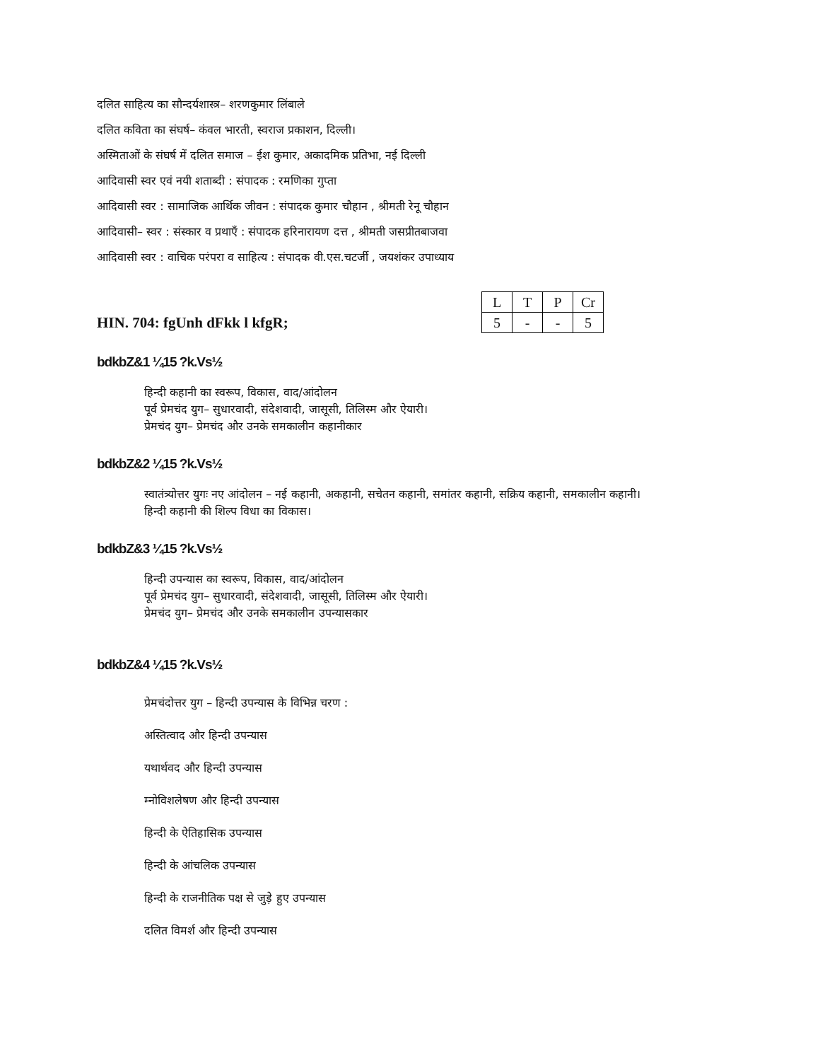दलित साहित्य का सौन्दर्यशास्त्र– शरणकुमार लिंबाले
दलित कविता का संघर्ष– कंवल भारती, स्वराज प्रकाशन, दिल्ली।
अस्मिताओं के संघर्ष में दलित समाज – ईश कुमार, अकादमिक प्रतिभा, नई दिल्ली
आदिवासी स्वर एवं नयी शताब्दी : संपादक : रमणिका गुप्ता
आदिवासी स्वर : सामाजिक आर्थिक जीवन : संपादक कुमार चौहान , श्रीमती रेनू चौहान
आदिवासी– स्वर : संस्कार व प्रथाएँ : संपादक हरिनारायण दत्त , श्रीमती जसप्रीतबाजवा
आदिवासी स्वर : वाचिक परंपरा व साहित्य : संपादक वी.एस.चटर्जी , जयशंकर उपाध्याय
HIN. 704: fgUnh dFkk l kfgR;
| L | T | P | Cr |
| 5 | - | - | 5 |
bdkbZ&1 ¼15 ?k.Vs½
हिन्दी कहानी का स्वरूप, विकास, वाद/आंदोलन
पूर्व प्रेमचंद युग– सुधारवादी, संदेशवादी, जासूसी, तिलिस्म और ऐयारी।
प्रेमचंद युग– प्रेमचंद और उनके समकालीन कहानीकार
bdkbZ&2 ¼15 ?k.Vs½
स्वातंत्र्योत्तर युगः नए आंदोलन – नई कहानी, अकहानी, सचेतन कहानी, समांतर कहानी, सक्रिय कहानी, समकालीन कहानी।
हिन्दी कहानी की शिल्प विधा का विकास।
bdkbZ&3 ¼15 ?k.Vs½
हिन्दी उपन्यास का स्वरूप, विकास, वाद/आंदोलन
पूर्व प्रेमचंद युग– सुधारवादी, संदेशवादी, जासूसी, तिलिस्म और ऐयारी।
प्रेमचंद युग– प्रेमचंद और उनके समकालीन उपन्यासकार
bdkbZ&4 ¼15 ?k.Vs½
प्रेमचंदोत्तर युग – हिन्दी उपन्यास के विभिन्न चरण :
अस्तित्वाद और हिन्दी उपन्यास
यथार्थवद और हिन्दी उपन्यास
म्नोविशलेषण और हिन्दी उपन्यास
हिन्दी के ऐतिहासिक उपन्यास
हिन्दी के आंचलिक उपन्यास
हिन्दी के राजनीतिक पक्ष से जुड़े हुए उपन्यास
दलित विमर्श और हिन्दी उपन्यास